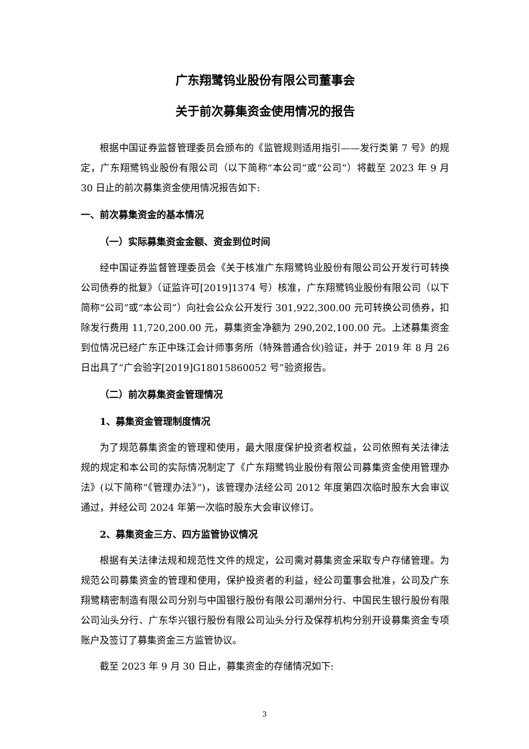广东翔鹭钨业股份有限公司董事会
关于前次募集资金使用情况的报告
根据中国证券监督管理委员会颁布的《监管规则适用指引——发行类第 7 号》的规定，广东翔鹭钨业股份有限公司（以下简称“本公司”或“公司”）将截至 2023 年 9 月 30 日止的前次募集资金使用情况报告如下:
一、前次募集资金的基本情况
（一）实际募集资金金额、资金到位时间
经中国证券监督管理委员会《关于核准广东翔鹭钨业股份有限公司公开发行可转换公司债券的批复》（证监许可[2019]1374 号）核准，广东翔鹭钨业股份有限公司（以下简称“公司”或“本公司”）向社会公众公开发行 301,922,300.00 元可转换公司债券，扣除发行费用 11,720,200.00 元，募集资金净额为 290,202,100.00 元。上述募集资金到位情况已经广东正中珠江会计师事务所（特殊普通合伙)验证，并于 2019 年 8 月 26 日出具了“广会验字[2019]G18015860052 号”验资报告。
（二）前次募集资金管理情况
1、募集资金管理制度情况
为了规范募集资金的管理和使用，最大限度保护投资者权益，公司依照有关法律法规的规定和本公司的实际情况制定了《广东翔鹭钨业股份有限公司募集资金使用管理办法》(以下简称“《管理办法》”)，该管理办法经公司 2012 年度第四次临时股东大会审议通过，并经公司 2024 年第一次临时股东大会审议修订。
2、募集资金三方、四方监管协议情况
根据有关法律法规和规范性文件的规定，公司需对募集资金采取专户存储管理。为规范公司募集资金的管理和使用，保护投资者的利益，经公司董事会批准，公司及广东翔鹭精密制造有限公司分别与中国银行股份有限公司潮州分行、中国民生银行股份有限公司汕头分行、广东华兴银行股份有限公司汕头分行及保荐机构分别开设募集资金专项账户及签订了募集资金三方监管协议。
截至 2023 年 9 月 30 日止，募集资金的存储情况如下:
3